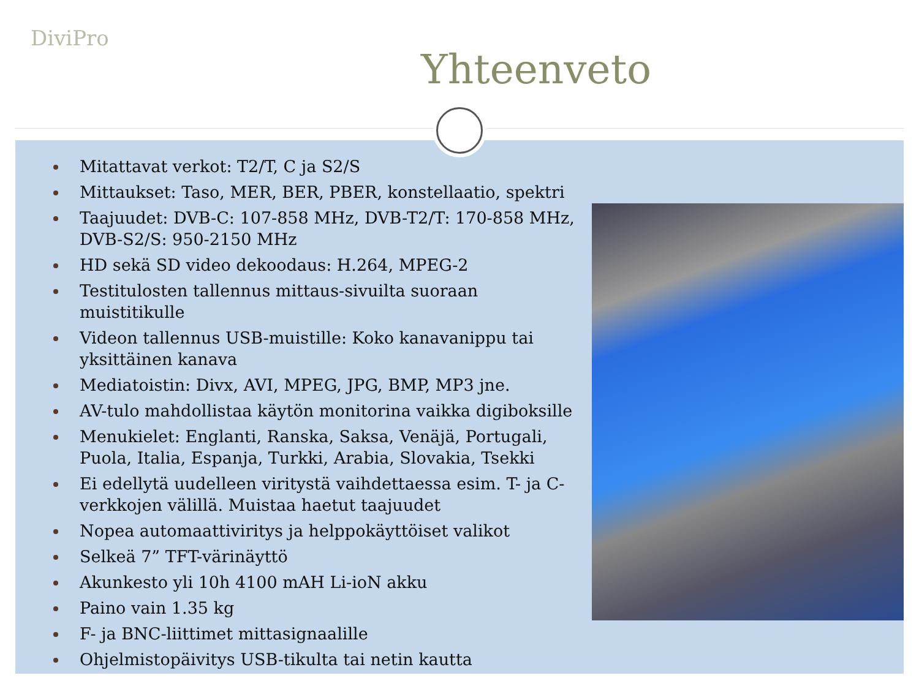DiviPro
Yhteenveto
Mitattavat verkot: T2/T, C ja S2/S
Mittaukset: Taso, MER, BER, PBER, konstellaatio, spektri
Taajuudet: DVB-C: 107-858 MHz, DVB-T2/T: 170-858 MHz, DVB-S2/S: 950-2150 MHz
HD sekä SD video dekoodaus: H.264, MPEG-2
Testitulosten tallennus mittaus-sivuilta suoraan muistitikulle
Videon tallennus USB-muistille: Koko kanavanippu tai yksittäinen kanava
Mediatoistin: Divx, AVI, MPEG, JPG, BMP, MP3 jne.
AV-tulo mahdollistaa käytön monitorina vaikka digiboksille
Menukielet: Englanti, Ranska, Saksa, Venäjä, Portugali, Puola, Italia, Espanja, Turkki, Arabia, Slovakia, Tsekki
Ei edellytä uudelleen viritystä vaihdettaessa esim. T- ja C-verkkojen välillä. Muistaa haetut taajuudet
Nopea automaattiviritys ja helppokäyttöiset valikot
Selkeä 7” TFT-värinäyttö
Akunkesto yli 10h 4100 mAH Li-ioN akku
Paino vain 1.35 kg
F- ja BNC-liittimet mittasignaalille
Ohjelmistopäivitys USB-tikulta tai netin kautta